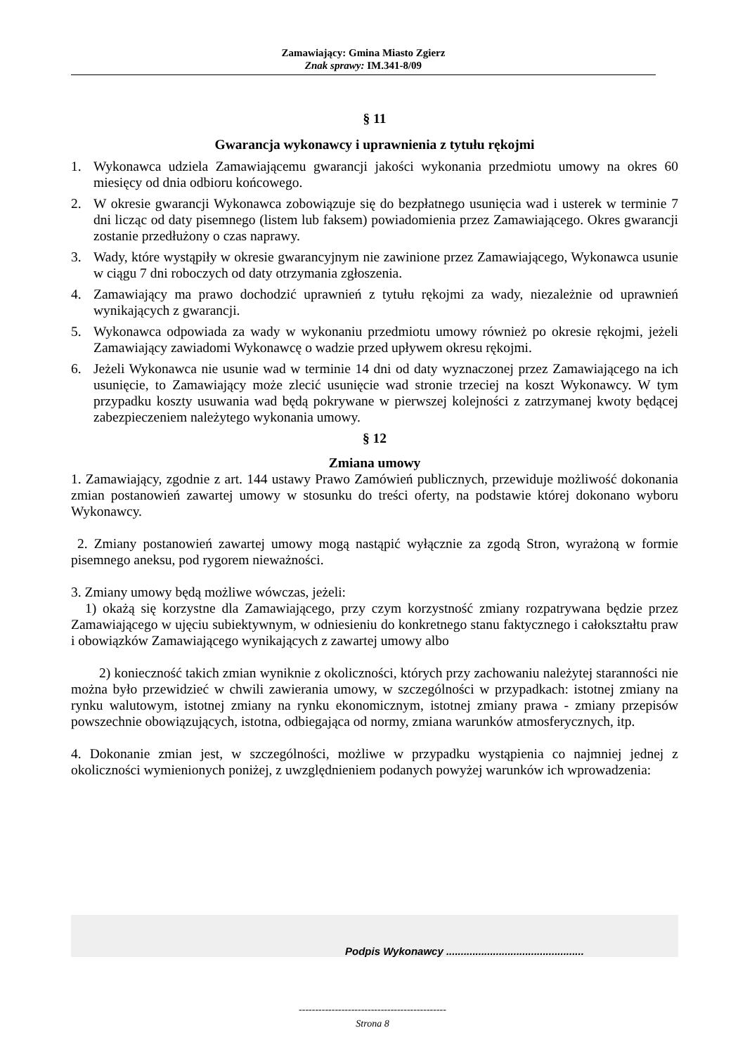Zamawiający: Gmina Miasto Zgierz
Znak sprawy: IM.341-8/09
§ 11
Gwarancja wykonawcy i uprawnienia z tytułu rękojmi
1. Wykonawca udziela Zamawiającemu gwarancji jakości wykonania przedmiotu umowy na okres 60 miesięcy od dnia odbioru końcowego.
2. W okresie gwarancji Wykonawca zobowiązuje się do bezpłatnego usunięcia wad i usterek w terminie 7 dni licząc od daty pisemnego (listem lub faksem) powiadomienia przez Zamawiającego. Okres gwarancji zostanie przedłużony o czas naprawy.
3. Wady, które wystąpiły w okresie gwarancyjnym nie zawinione przez Zamawiającego, Wykonawca usunie w ciągu 7 dni roboczych od daty otrzymania zgłoszenia.
4. Zamawiający ma prawo dochodzić uprawnień z tytułu rękojmi za wady, niezależnie od uprawnień wynikających z gwarancji.
5. Wykonawca odpowiada za wady w wykonaniu przedmiotu umowy również po okresie rękojmi, jeżeli Zamawiający zawiadomi Wykonawcę o wadzie przed upływem okresu rękojmi.
6. Jeżeli Wykonawca nie usunie wad w terminie 14 dni od daty wyznaczonej przez Zamawiającego na ich usunięcie, to Zamawiający może zlecić usunięcie wad stronie trzeciej na koszt Wykonawcy. W tym przypadku koszty usuwania wad będą pokrywane w pierwszej kolejności z zatrzymanej kwoty będącej zabezpieczeniem należytego wykonania umowy.
§ 12
Zmiana umowy
1. Zamawiający, zgodnie z art. 144 ustawy Prawo Zamówień publicznych, przewiduje możliwość dokonania zmian postanowień zawartej umowy w stosunku do treści oferty, na podstawie której dokonano wyboru Wykonawcy.
2. Zmiany postanowień zawartej umowy mogą nastąpić wyłącznie za zgodą Stron, wyrażoną w formie pisemnego aneksu, pod rygorem nieważności.
3. Zmiany umowy będą możliwe wówczas, jeżeli:
1) okażą się korzystne dla Zamawiającego, przy czym korzystność zmiany rozpatrywana będzie przez Zamawiającego w ujęciu subiektywnym, w odniesieniu do konkretnego stanu faktycznego i całokształtu praw i obowiązków Zamawiającego wynikających z zawartej umowy albo
2) konieczność takich zmian wyniknie z okoliczności, których przy zachowaniu należytej staranności nie można było przewidzieć w chwili zawierania umowy, w szczególności w przypadkach: istotnej zmiany na rynku walutowym, istotnej zmiany na rynku ekonomicznym, istotnej zmiany prawa - zmiany przepisów powszechnie obowiązujących, istotna, odbiegająca od normy, zmiana warunków atmosferycznych, itp.
4. Dokonanie zmian jest, w szczególności, możliwe w przypadku wystąpienia co najmniej jednej z okoliczności wymienionych poniżej, z uwzględnieniem podanych powyżej warunków ich wprowadzenia:
Podpis Wykonawcy ...............................................
---------------------------------------------
Strona 8